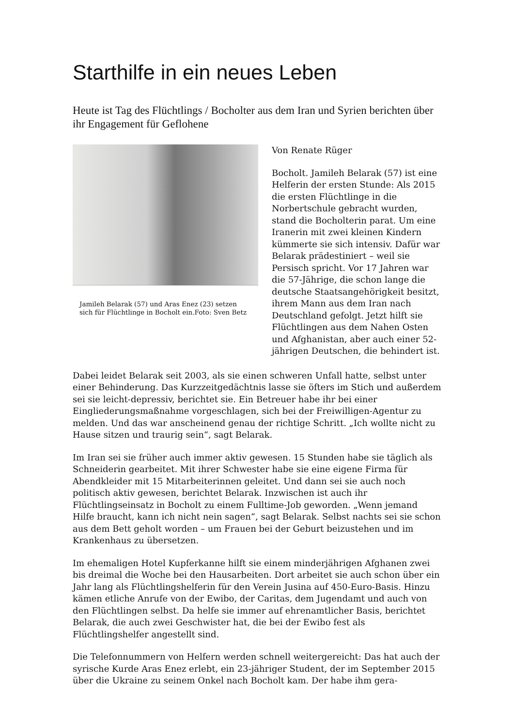Starthilfe in ein neues Leben
Heute ist Tag des Flüchtlings / Bocholter aus dem Iran und Syrien berichten über ihr Engagement für Geflohene
Jamileh Belarak (57) und Aras Enez (23) setzen sich für Flüchtlinge in Bocholt ein.Foto: Sven Betz
Von Renate Rüger
Bocholt. Jamileh Belarak (57) ist eine Helferin der ersten Stunde: Als 2015 die ersten Flüchtlinge in die Norbertschule gebracht wurden, stand die Bocholterin parat. Um eine Iranerin mit zwei kleinen Kindern kümmerte sie sich intensiv. Dafür war Belarak prädestiniert – weil sie Persisch spricht. Vor 17 Jahren war die 57-Jährige, die schon lange die deutsche Staatsangehörigkeit besitzt, ihrem Mann aus dem Iran nach Deutschland gefolgt. Jetzt hilft sie Flüchtlingen aus dem Nahen Osten und Afghanistan, aber auch einer 52-jährigen Deutschen, die behindert ist.
Dabei leidet Belarak seit 2003, als sie einen schweren Unfall hatte, selbst unter einer Behinderung. Das Kurzzeitgedächtnis lasse sie öfters im Stich und außerdem sei sie leicht-depressiv, berichtet sie. Ein Betreuer habe ihr bei einer Eingliederungsmaßnahme vorgeschlagen, sich bei der Freiwilligen-Agentur zu melden. Und das war anscheinend genau der richtige Schritt. „Ich wollte nicht zu Hause sitzen und traurig sein“, sagt Belarak.
Im Iran sei sie früher auch immer aktiv gewesen. 15 Stunden habe sie täglich als Schneiderin gearbeitet. Mit ihrer Schwester habe sie eine eigene Firma für Abendkleider mit 15 Mitarbeiterinnen geleitet. Und dann sei sie auch noch politisch aktiv gewesen, berichtet Belarak. Inzwischen ist auch ihr Flüchtlingseinsatz in Bocholt zu einem Fulltime-Job geworden. „Wenn jemand Hilfe braucht, kann ich nicht nein sagen“, sagt Belarak. Selbst nachts sei sie schon aus dem Bett geholt worden – um Frauen bei der Geburt beizustehen und im Krankenhaus zu übersetzen.
Im ehemaligen Hotel Kupferkanne hilft sie einem minderjährigen Afghanen zwei bis dreimal die Woche bei den Hausarbeiten. Dort arbeitet sie auch schon über ein Jahr lang als Flüchtlingshelferin für den Verein Jusina auf 450-Euro-Basis. Hinzu kämen etliche Anrufe von der Ewibo, der Caritas, dem Jugendamt und auch von den Flüchtlingen selbst. Da helfe sie immer auf ehrenamtlicher Basis, berichtet Belarak, die auch zwei Geschwister hat, die bei der Ewibo fest als Flüchtlingshelfer angestellt sind.
Die Telefonnummern von Helfern werden schnell weitergereicht: Das hat auch der syrische Kurde Aras Enez erlebt, ein 23-jähriger Student, der im September 2015 über die Ukraine zu seinem Onkel nach Bocholt kam. Der habe ihm gera-